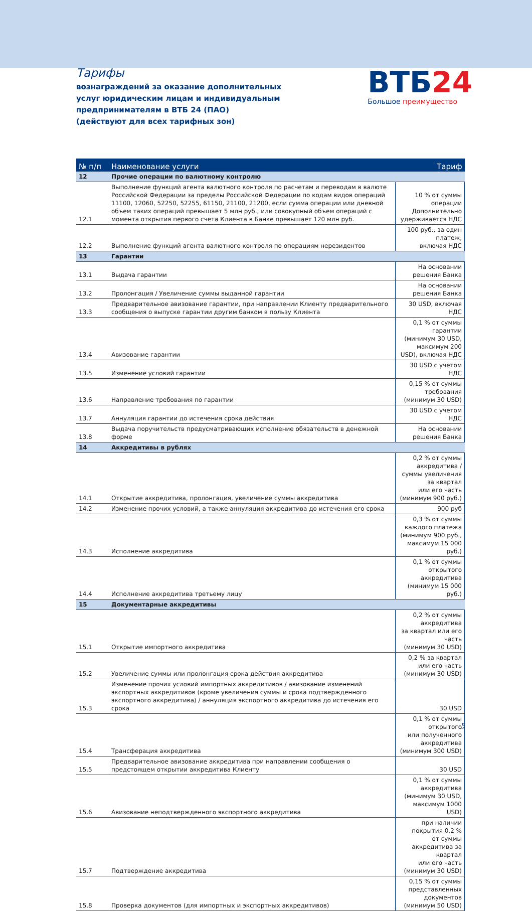Тарифы
вознаграждений за оказание дополнительных
услуг юридическим лицам и индивидуальным
предпринимателям в ВТБ 24 (ПАО)
(действуют для всех тарифных зон)
ВТБ24
Большое преимущество
| № п/п | Наименование услуги | Тариф |
| --- | --- | --- |
| 12 | Прочие операции по валютному контролю | |
| 12.1 | Выполнение функций агента валютного контроля по расчетам и переводам в валюте Российской Федерации за пределы Российской Федерации по кодам видов операций 11100, 12060, 52250, 52255, 61150, 21100, 21200, если сумма операции или дневной объем таких операций превышает 5 млн руб., или совокупный объем операций с момента открытия первого счета Клиента в Банке превышает 120 млн руб. | 10 % от суммы операции Дополнительно удерживается НДС |
| 12.2 | Выполнение функций агента валютного контроля по операциям нерезидентов | 100 руб., за один платеж, включая НДС |
| 13 | Гарантии | |
| 13.1 | Выдача гарантии | На основании решения Банка |
| 13.2 | Пролонгация / Увеличение суммы выданной гарантии | На основании решения Банка |
| 13.3 | Предварительное авизование гарантии, при направлении Клиенту предварительного сообщения о выпуске гарантии другим банком в пользу Клиента | 30 USD, включая НДС |
| 13.4 | Авизование гарантии | 0,1 % от суммы гарантии (минимум 30 USD, максимум 200 USD), включая НДС |
| 13.5 | Изменение условий гарантии | 30 USD с учетом НДС |
| 13.6 | Направление требования по гарантии | 0,15 % от суммы требования (минимум 30 USD) |
| 13.7 | Аннуляция гарантии до истечения срока действия | 30 USD с учетом НДС |
| 13.8 | Выдача поручительств предусматривающих исполнение обязательств в денежной форме | На основании решения Банка |
| 14 | Аккредитивы в рублях | |
| 14.1 | Открытие аккредитива, пролонгация, увеличение суммы аккредитива | 0,2 % от суммы аккредитива / суммы увеличения за квартал или его часть (минимум 900 руб.) |
| 14.2 | Изменение прочих условий, а также аннуляция аккредитива до истечения его срока | 900 руб |
| 14.3 | Исполнение аккредитива | 0,3 % от суммы каждого платежа (минимум 900 руб., максимум 15 000 руб.) |
| 14.4 | Исполнение аккредитива третьему лицу | 0,1 % от суммы открытого аккредитива (минимум 15 000 руб.) |
| 15 | Документарные аккредитивы | |
| 15.1 | Открытие импортного аккредитива | 0,2 % от суммы аккредитива за квартал или его часть (минимум 30 USD) |
| 15.2 | Увеличение суммы или пролонгация срока действия аккредитива | 0,2 % за квартал или его часть (минимум 30 USD) |
| 15.3 | Изменение прочих условий импортных аккредитивов / авизование изменений экспортных аккредитивов (кроме увеличения суммы и срока подтвержденного экспортного аккредитива) / аннуляция экспортного аккредитива до истечения его срока | 30 USD |
| 15.4 | Трансферация аккредитива | 0,1 % от суммы открытого или полученного аккредитива (минимум 300 USD) |
| 15.5 | Предварительное авизование аккредитива при направлении сообщения о предстоящем открытии аккредитива Клиенту | 30 USD |
| 15.6 | Авизование неподтвержденного экспортного аккредитива | 0,1 % от суммы аккредитива (минимум 30 USD, максимум 1000 USD) |
| 15.7 | Подтверждение аккредитива | при наличии покрытия 0,2 % от суммы аккредитива за квартал или его часть (минимум 30 USD) |
| 15.8 | Проверка документов (для импортных и экспортных аккредитивов) | 0,15 % от суммы представленных документов (минимум 50 USD) |
5